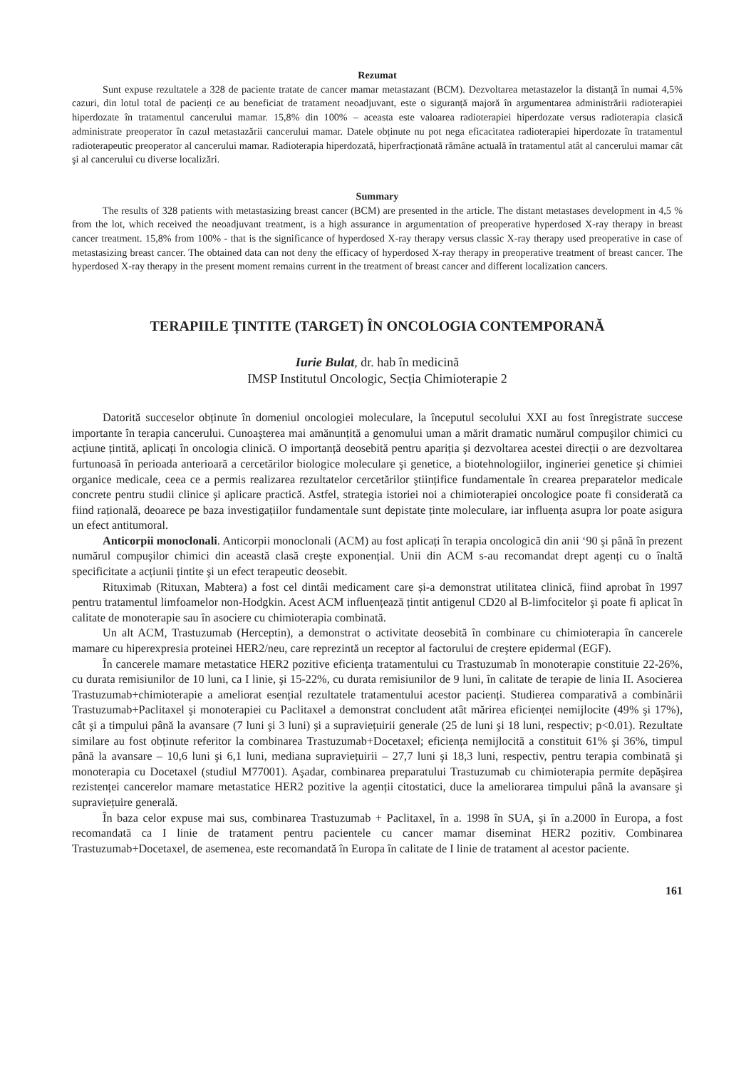Rezumat
Sunt expuse rezultatele a 328 de paciente tratate de cancer mamar metastazant (BCM). Dezvoltarea metastazelor la distanță în numai 4,5% cazuri, din lotul total de pacienți ce au beneficiat de tratament neoadjuvant, este o siguranță majoră în argumentarea administrării radioterapiei hiperdozate în tratamentul cancerului mamar. 15,8% din 100% – aceasta este valoarea radioterapiei hiperdozate versus radioterapia clasică administrate preoperator în cazul metastazării cancerului mamar. Datele obținute nu pot nega eficacitatea radioterapiei hiperdozate în tratamentul radioterapeutic preoperator al cancerului mamar. Radioterapia hiperdozată, hiperfracționată rămâne actuală în tratamentul atât al cancerului mamar cât şi al cancerului cu diverse localizări.
Summary
The results of 328 patients with metastasizing breast cancer (BCM) are presented in the article. The distant metastases development in 4,5 % from the lot, which received the neoadjuvant treatment, is a high assurance in argumentation of preoperative hyperdosed X-ray therapy in breast cancer treatment. 15,8% from 100% - that is the significance of hyperdosed X-ray therapy versus classic X-ray therapy used preoperative in case of metastasizing breast cancer. The obtained data can not deny the efficacy of hyperdosed X-ray therapy in preoperative treatment of breast cancer. The hyperdosed X-ray therapy in the present moment remains current in the treatment of breast cancer and different localization cancers.
TERAPIILE ȚINTITE (TARGET) ÎN ONCOLOGIA CONTEMPORANĂ
Iurie Bulat, dr. hab în medicină
IMSP Institutul Oncologic, Secția Chimioterapie 2
Datorită succeselor obținute în domeniul oncologiei moleculare, la începutul secolului XXI au fost înregistrate succese importante în terapia cancerului. Cunoaşterea mai amănunțită a genomului uman a mărit dramatic numărul compuşilor chimici cu acțiune țintită, aplicați în oncologia clinică. O importanță deosebită pentru apariția şi dezvoltarea acestei direcții o are dezvoltarea furtunoasă în perioada anterioară a cercetărilor biologice moleculare şi genetice, a biotehnologiilor, ingineriei genetice şi chimiei organice medicale, ceea ce a permis realizarea rezultatelor cercetărilor ştiințifice fundamentale în crearea preparatelor medicale concrete pentru studii clinice şi aplicare practică. Astfel, strategia istoriei noi a chimioterapiei oncologice poate fi considerată ca fiind rațională, deoarece pe baza investigațiilor fundamentale sunt depistate ținte moleculare, iar influența asupra lor poate asigura un efect antitumoral.
Anticorpii monoclonali. Anticorpii monoclonali (ACM) au fost aplicați în terapia oncologică din anii ‘90 şi până în prezent numărul compuşilor chimici din această clasă creşte exponențial. Unii din ACM s-au recomandat drept agenți cu o înaltă specificitate a acțiunii țintite şi un efect terapeutic deosebit.
Rituximab (Rituxan, Mabtera) a fost cel dintâi medicament care și-a demonstrat utilitatea clinică, fiind aprobat în 1997 pentru tratamentul limfoamelor non-Hodgkin. Acest ACM influențează țintit antigenul CD20 al B-limfocitelor şi poate fi aplicat în calitate de monoterapie sau în asociere cu chimioterapia combinată.
Un alt ACM, Trastuzumab (Herceptin), a demonstrat o activitate deosebită în combinare cu chimioterapia în cancerele mamare cu hiperexpresia proteinei HER2/neu, care reprezintă un receptor al factorului de creştere epidermal (EGF).
În cancerele mamare metastatice HER2 pozitive eficiența tratamentului cu Trastuzumab în monoterapie constituie 22-26%, cu durata remisiunilor de 10 luni, ca I linie, şi 15-22%, cu durata remisiunilor de 9 luni, în calitate de terapie de linia II. Asocierea Trastuzumab+chimioterapie a ameliorat esențial rezultatele tratamentului acestor pacienți. Studierea comparativă a combinării Trastuzumab+Paclitaxel şi monoterapiei cu Paclitaxel a demonstrat concludent atât mărirea eficienței nemijlocite (49% şi 17%), cât şi a timpului până la avansare (7 luni şi 3 luni) şi a supraviețuirii generale (25 de luni şi 18 luni, respectiv; p<0.01). Rezultate similare au fost obținute referitor la combinarea Trastuzumab+Docetaxel; eficiența nemijlocită a constituit 61% şi 36%, timpul până la avansare – 10,6 luni şi 6,1 luni, mediana supraviețuirii – 27,7 luni şi 18,3 luni, respectiv, pentru terapia combinată şi monoterapia cu Docetaxel (studiul M77001). Aşadar, combinarea preparatului Trastuzumab cu chimioterapia permite depăşirea rezistenței cancerelor mamare metastatice HER2 pozitive la agenții citostatici, duce la ameliorarea timpului până la avansare şi supraviețuire generală.
În baza celor expuse mai sus, combinarea Trastuzumab + Paclitaxel, în a. 1998 în SUA, şi în a.2000 în Europa, a fost recomandată ca I linie de tratament pentru pacientele cu cancer mamar diseminat HER2 pozitiv. Combinarea Trastuzumab+Docetaxel, de asemenea, este recomandată în Europa în calitate de I linie de tratament al acestor paciente.
161